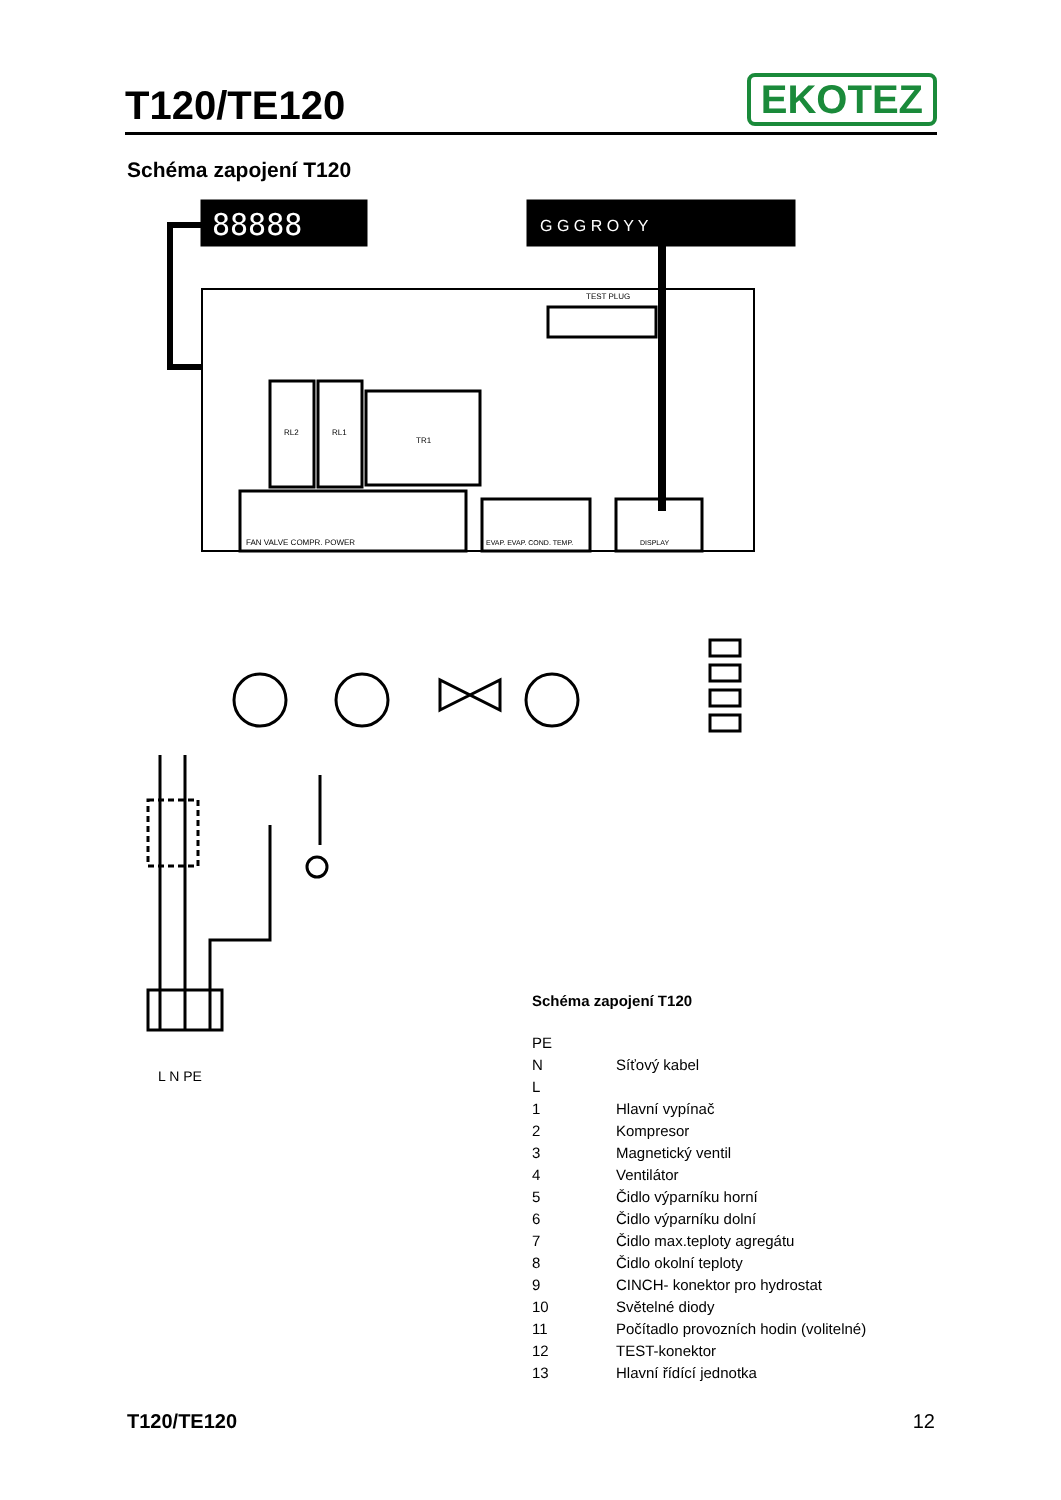T120/TE120
EKOTEZ
Schéma zapojení T120
88888
G G G R O Y Y
TEST PLUG
RL2
RL1
TR1
FAN VALVE COMPR. POWER
EVAP. EVAP. COND. TEMP.
DISPLAY
L N PE
Schéma zapojení T120
| PE | |
| N | Síťový kabel |
| L | |
| 1 | Hlavní vypínač |
| 2 | Kompresor |
| 3 | Magnetický ventil |
| 4 | Ventilátor |
| 5 | Čidlo výparníku horní |
| 6 | Čidlo výparníku dolní |
| 7 | Čidlo max.teploty agregátu |
| 8 | Čidlo okolní teploty |
| 9 | CINCH- konektor pro hydrostat |
| 10 | Světelné diody |
| 11 | Počítadlo provozních hodin (volitelné) |
| 12 | TEST-konektor |
| 13 | Hlavní řídící jednotka |
T120/TE120 12